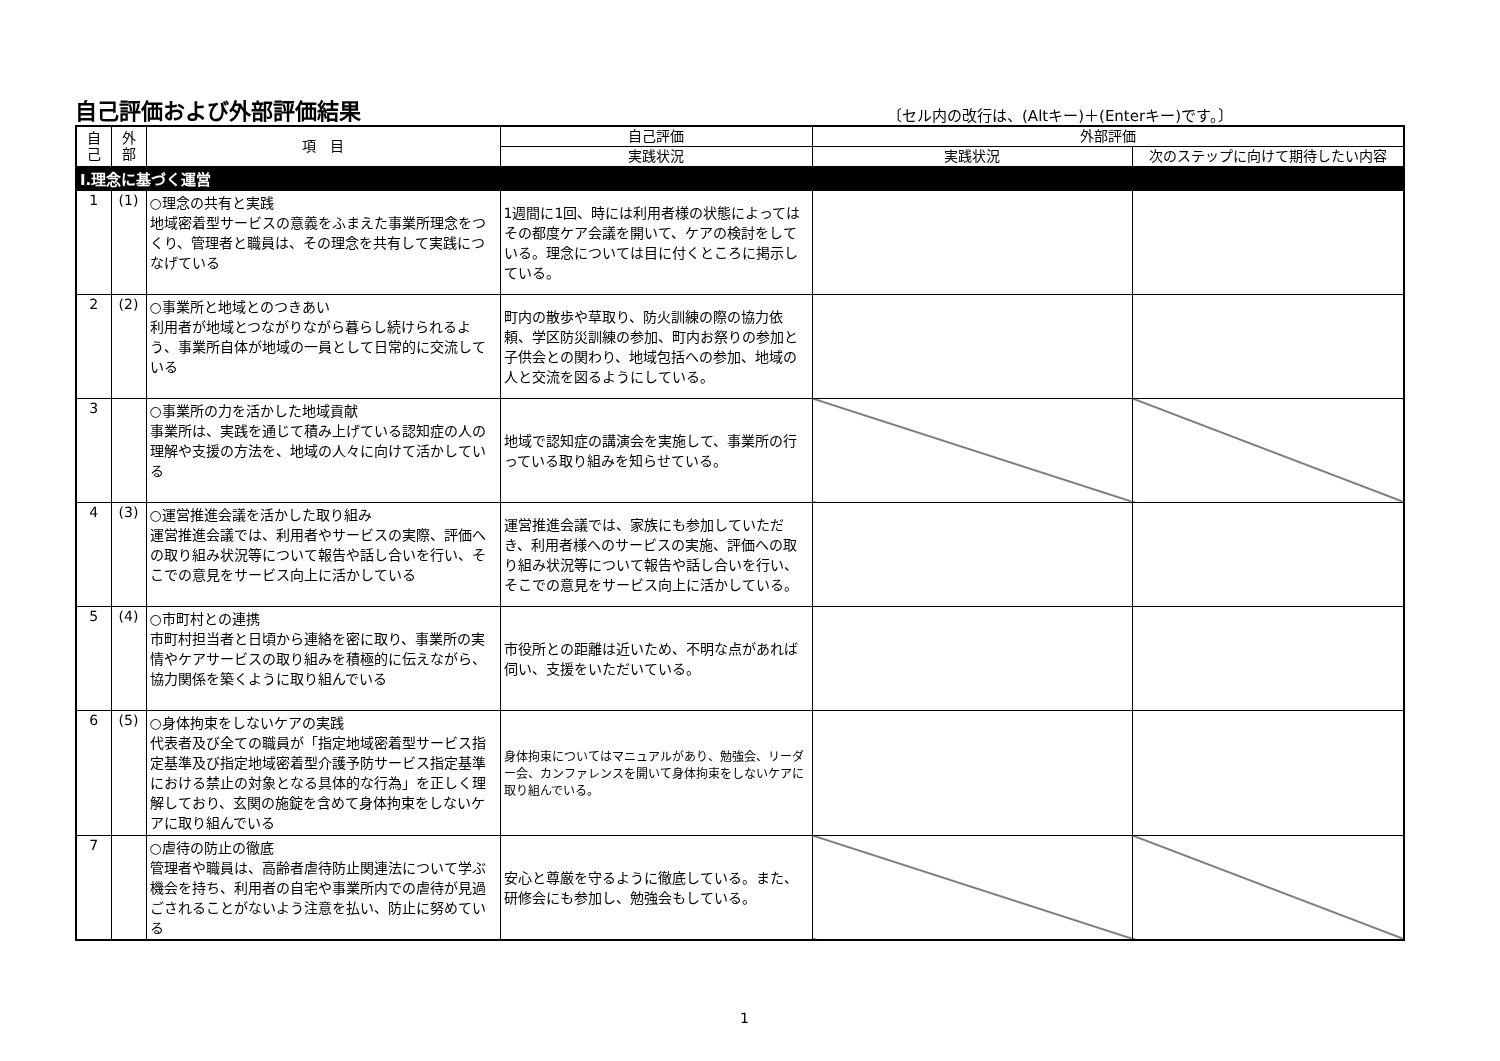自己評価および外部評価結果
〔セル内の改行は、(Altキー)＋(Enterキー)です。〕
| 自 己 | 外 部 | 項 目 | 自己評価 | 外部評価 | |
| --- | --- | --- | --- | --- | --- |
| | | | 実践状況 | 実践状況 | 次のステップに向けて期待したい内容 |
| Ⅰ.理念に基づく運営 | | | | | |
| 1 | (1) | ○理念の共有と実践 地域密着型サービスの意義をふまえた事業所理念をつくり、管理者と職員は、その理念を共有して実践につなげている | 1週間に1回、時には利用者様の状態によってはその都度ケア会議を開いて、ケアの検討をしている。理念については目に付くところに掲示している。 | | |
| 2 | (2) | ○事業所と地域とのつきあい 利用者が地域とつながりながら暮らし続けられるよう、事業所自体が地域の一員として日常的に交流している | 町内の散歩や草取り、防火訓練の際の協力依頼、学区防災訓練の参加、町内お祭りの参加と子供会との関わり、地域包括への参加、地域の人と交流を図るようにしている。 | | |
| 3 | | ○事業所の力を活かした地域貢献 事業所は、実践を通じて積み上げている認知症の人の理解や支援の方法を、地域の人々に向けて活かしている | 地域で認知症の講演会を実施して、事業所の行っている取り組みを知らせている。 | | |
| 4 | (3) | ○運営推進会議を活かした取り組み 運営推進会議では、利用者やサービスの実際、評価への取り組み状況等について報告や話し合いを行い、そこでの意見をサービス向上に活かしている | 運営推進会議では、家族にも参加していただき、利用者様へのサービスの実施、評価への取り組み状況等について報告や話し合いを行い、そこでの意見をサービス向上に活かしている。 | | |
| 5 | (4) | ○市町村との連携 市町村担当者と日頃から連絡を密に取り、事業所の実情やケアサービスの取り組みを積極的に伝えながら、協力関係を築くように取り組んでいる | 市役所との距離は近いため、不明な点があれば伺い、支援をいただいている。 | | |
| 6 | (5) | ○身体拘束をしないケアの実践 代表者及び全ての職員が「指定地域密着型サービス指定基準及び指定地域密着型介護予防サービス指定基準における禁止の対象となる具体的な行為」を正しく理解しており、玄関の施錠を含めて身体拘束をしないケアに取り組んでいる | 身体拘束についてはマニュアルがあり、勉強会、リーダー会、カンファレンスを開いて身体拘束をしないケアに取り組んでいる。 | | |
| 7 | | ○虐待の防止の徹底 管理者や職員は、高齢者虐待防止関連法について学ぶ機会を持ち、利用者の自宅や事業所内での虐待が見過ごされることがないよう注意を払い、防止に努めている | 安心と尊厳を守るように徹底している。また、研修会にも参加し、勉強会もしている。 | | |
1